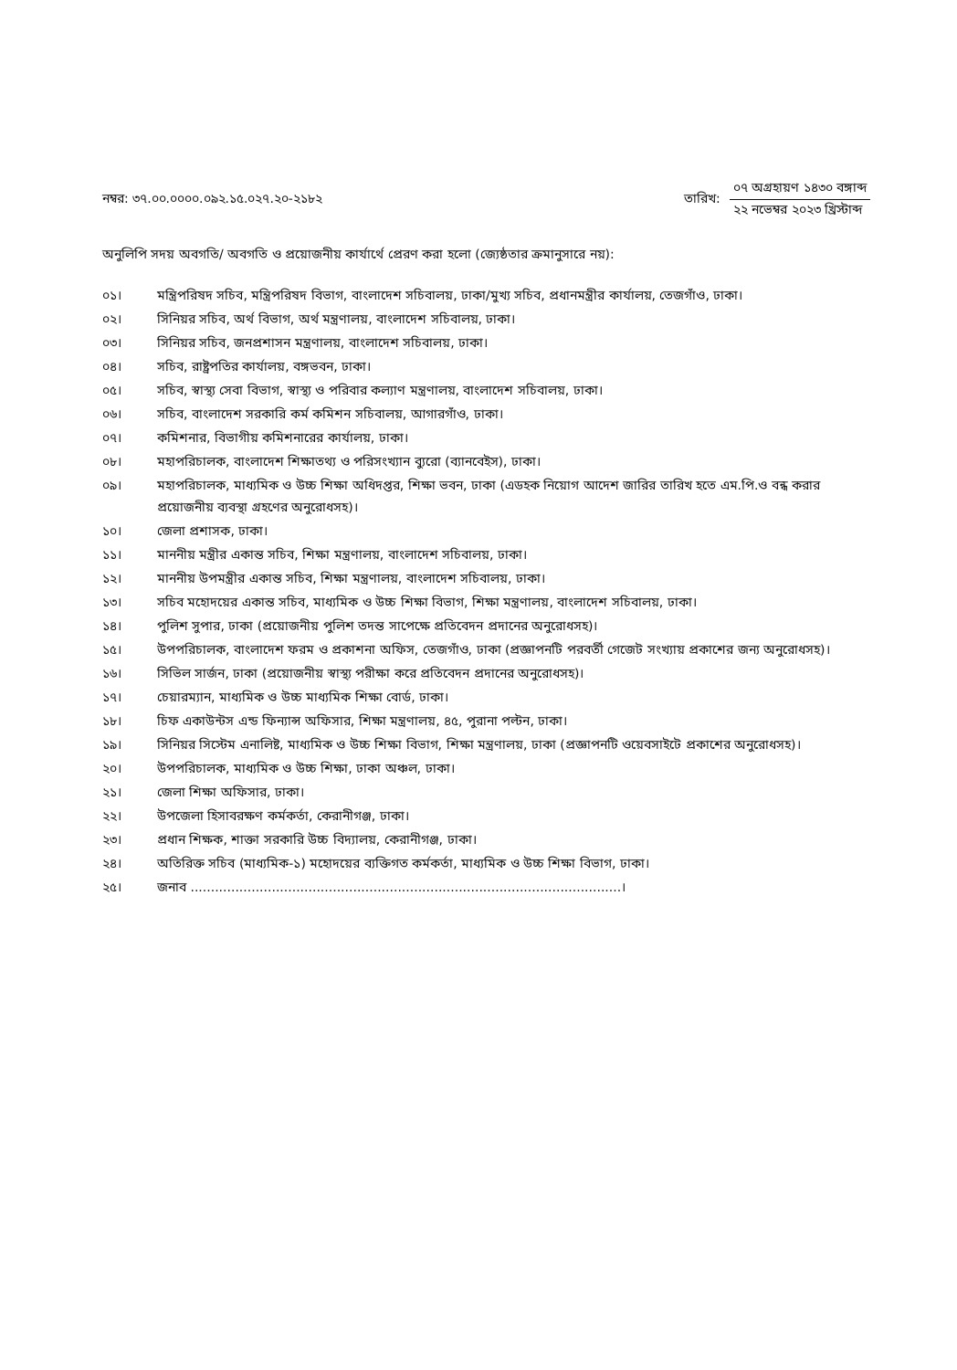নম্বর: ৩৭.০০.০০০০.০৯২.১৫.০২৭.২০-২১৮২
তারিখ:
০৭ অগ্রহায়ণ ১৪৩০ বঙ্গাব্দ
২২ নভেম্বর ২০২৩ খ্রিস্টাব্দ
অনুলিপি সদয় অবগতি/ অবগতি ও প্রয়োজনীয় কার্যার্থে প্রেরণ করা হলো (জ্যেষ্ঠতার ক্রমানুসারে নয়):
০১। মন্ত্রিপরিষদ সচিব, মন্ত্রিপরিষদ বিভাগ, বাংলাদেশ সচিবালয়, ঢাকা/মুখ্য সচিব, প্রধানমন্ত্রীর কার্যালয়, তেজগাঁও, ঢাকা।
০২। সিনিয়র সচিব, অর্থ বিভাগ, অর্থ মন্ত্রণালয়, বাংলাদেশ সচিবালয়, ঢাকা।
০৩। সিনিয়র সচিব, জনপ্রশাসন মন্ত্রণালয়, বাংলাদেশ সচিবালয়, ঢাকা।
০৪। সচিব, রাষ্ট্রপতির কার্যালয়, বঙ্গভবন, ঢাকা।
০৫। সচিব, স্বাস্থ্য সেবা বিভাগ, স্বাস্থ্য ও পরিবার কল্যাণ মন্ত্রণালয়, বাংলাদেশ সচিবালয়, ঢাকা।
০৬। সচিব, বাংলাদেশ সরকারি কর্ম কমিশন সচিবালয়, আগারগাঁও, ঢাকা।
০৭। কমিশনার, বিভাগীয় কমিশনারের কার্যালয়, ঢাকা।
০৮। মহাপরিচালক, বাংলাদেশ শিক্ষাতথ্য ও পরিসংখ্যান ব্যুরো (ব্যানবেইস), ঢাকা।
০৯। মহাপরিচালক, মাধ্যমিক ও উচ্চ শিক্ষা অধিদপ্তর, শিক্ষা ভবন, ঢাকা (এডহক নিয়োগ আদেশ জারির তারিখ হতে এম.পি.ও বন্ধ করার প্রয়োজনীয় ব্যবস্থা গ্রহণের অনুরোধসহ)।
১০। জেলা প্রশাসক, ঢাকা।
১১। মাননীয় মন্ত্রীর একান্ত সচিব, শিক্ষা মন্ত্রণালয়, বাংলাদেশ সচিবালয়, ঢাকা।
১২। মাননীয় উপমন্ত্রীর একান্ত সচিব, শিক্ষা মন্ত্রণালয়, বাংলাদেশ সচিবালয়, ঢাকা।
১৩। সচিব মহোদয়ের একান্ত সচিব, মাধ্যমিক ও উচ্চ শিক্ষা বিভাগ, শিক্ষা মন্ত্রণালয়, বাংলাদেশ সচিবালয়, ঢাকা।
১৪। পুলিশ সুপার, ঢাকা (প্রয়োজনীয় পুলিশ তদন্ত সাপেক্ষে প্রতিবেদন প্রদানের অনুরোধসহ)।
১৫। উপপরিচালক, বাংলাদেশ ফরম ও প্রকাশনা অফিস, তেজগাঁও, ঢাকা (প্রজ্ঞাপনটি পরবর্তী গেজেট সংখ্যায় প্রকাশের জন্য অনুরোধসহ)।
১৬। সিভিল সার্জন, ঢাকা (প্রয়োজনীয় স্বাস্থ্য পরীক্ষা করে প্রতিবেদন প্রদানের অনুরোধসহ)।
১৭। চেয়ারম্যান, মাধ্যমিক ও উচ্চ মাধ্যমিক শিক্ষা বোর্ড, ঢাকা।
১৮। চিফ একাউন্টস এন্ড ফিন্যান্স অফিসার, শিক্ষা মন্ত্রণালয়, ৪৫, পুরানা পল্টন, ঢাকা।
১৯। সিনিয়র সিস্টেম এনালিষ্ট, মাধ্যমিক ও উচ্চ শিক্ষা বিভাগ, শিক্ষা মন্ত্রণালয়, ঢাকা (প্রজ্ঞাপনটি ওয়েবসাইটে প্রকাশের অনুরোধসহ)।
২০। উপপরিচালক, মাধ্যমিক ও উচ্চ শিক্ষা, ঢাকা অঞ্চল, ঢাকা।
২১। জেলা শিক্ষা অফিসার, ঢাকা।
২২। উপজেলা হিসাবরক্ষণ কর্মকর্তা, কেরানীগঞ্জ, ঢাকা।
২৩। প্রধান শিক্ষক, শাক্তা সরকারি উচ্চ বিদ্যালয়, কেরানীগঞ্জ, ঢাকা।
২৪। অতিরিক্ত সচিব (মাধ্যমিক-১) মহোদয়ের ব্যক্তিগত কর্মকর্তা, মাধ্যমিক ও উচ্চ শিক্ষা বিভাগ, ঢাকা।
২৫। জনাব ..........................................................................................................।